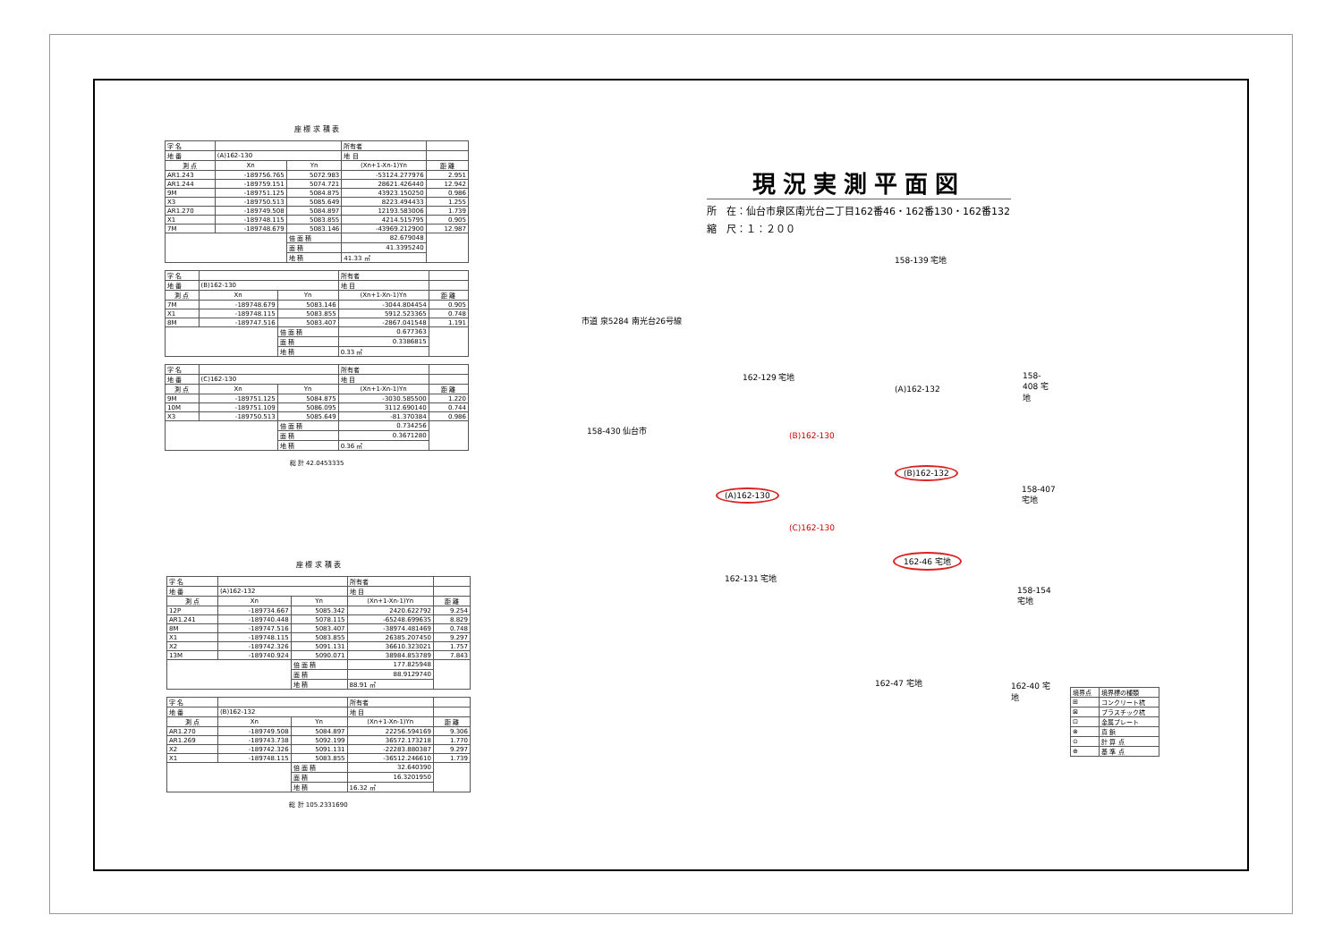座 標 求 積 表
| 字 名 | | | 所有者 | |
| 地 番 | (A)162-130 | | 地 目 | |
| 測 点 | Xn | Yn | (Xn+1-Xn-1)Yn | 距 離 |
| AR1.243 | -189756.765 | 5072.983 | -53124.277976 | 2.951 |
| AR1.244 | -189759.151 | 5074.721 | 28621.426440 | 12.942 |
| 9M | -189751.125 | 5084.875 | 43923.150250 | 0.986 |
| X3 | -189750.513 | 5085.649 | 8223.494433 | 1.255 |
| AR1.270 | -189749.508 | 5084.897 | 12193.583006 | 1.739 |
| X1 | -189748.115 | 5083.855 | 4214.515795 | 0.905 |
| 7M | -189748.679 | 5083.146 | -43969.212900 | 12.987 |
| | | 倍 面 積 | 82.679048 | |
| | | 面 積 | 41.3395240 | |
| | | 地 積 | 41.33 ㎡ | |
| 字 名 | | | 所有者 | |
| 地 番 | (B)162-130 | | 地 目 | |
| 測 点 | Xn | Yn | (Xn+1-Xn-1)Yn | 距 離 |
| 7M | -189748.679 | 5083.146 | -3044.804454 | 0.905 |
| X1 | -189748.115 | 5083.855 | 5912.523365 | 0.748 |
| 8M | -189747.516 | 5083.407 | -2867.041548 | 1.191 |
| | | 倍 面 積 | 0.677363 | |
| | | 面 積 | 0.3386815 | |
| | | 地 積 | 0.33 ㎡ | |
| 字 名 | | | 所有者 | |
| 地 番 | (C)162-130 | | 地 目 | |
| 測 点 | Xn | Yn | (Xn+1-Xn-1)Yn | 距 離 |
| 9M | -189751.125 | 5084.875 | -3030.585500 | 1.220 |
| 10M | -189751.109 | 5086.095 | 3112.690140 | 0.744 |
| X3 | -189750.513 | 5085.649 | -81.370384 | 0.986 |
| | | 倍 面 積 | 0.734256 | |
| | | 面 積 | 0.3671280 | |
| | | 地 積 | 0.36 ㎡ | |
総 計 42.0453335
座 標 求 積 表
| 字 名 | | | 所有者 | |
| 地 番 | (A)162-132 | | 地 目 | |
| 測 点 | Xn | Yn | (Xn+1-Xn-1)Yn | 距 離 |
| 12P | -189734.667 | 5085.342 | 2420.622792 | 9.254 |
| AR1.241 | -189740.448 | 5078.115 | -65248.699635 | 8.829 |
| 8M | -189747.516 | 5083.407 | -38974.481469 | 0.748 |
| X1 | -189748.115 | 5083.855 | 26385.207450 | 9.297 |
| X2 | -189742.326 | 5091.131 | 36610.323021 | 1.757 |
| 13M | -189740.924 | 5090.071 | 38984.853789 | 7.843 |
| | | 倍 面 積 | 177.825948 | |
| | | 面 積 | 88.9129740 | |
| | | 地 積 | 88.91 ㎡ | |
| 字 名 | | | 所有者 | |
| 地 番 | (B)162-132 | | 地 目 | |
| 測 点 | Xn | Yn | (Xn+1-Xn-1)Yn | 距 離 |
| AR1.270 | -189749.508 | 5084.897 | 22256.594169 | 9.306 |
| AR1.269 | -189743.738 | 5092.199 | 36572.173218 | 1.770 |
| X2 | -189742.326 | 5091.131 | -22283.880387 | 9.297 |
| X1 | -189748.115 | 5083.855 | -36512.246610 | 1.739 |
| | | 倍 面 積 | 32.640390 | |
| | | 面 積 | 16.3201950 | |
| | | 地 積 | 16.32 ㎡ | |
総 計 105.2331690
現況実測平面図
所　在：仙台市泉区南光台二丁目162番46・162番130・162番132
縮　尺：１：２００
158-139 宅地
市道 泉5284 南光台26号線
162-129 宅地
(A)162-132
158-408 宅地
158-430 仙台市
(B)162-130
(A)162-130
(B)162-132
158-407 宅地
(C)162-130
162-46 宅地
162-131 宅地
158-154 宅地
162-47 宅地 162-40 宅地
| 境界点 | 境界標の種類 |
| ⊞ | コンクリート杭 |
| ⊠ | プラスチック杭 |
| ⊡ | 金属プレート |
| ⊗ | 真 鋲 |
| ⊙ | 計 算 点 |
| ⊕ | 基 準 点 |